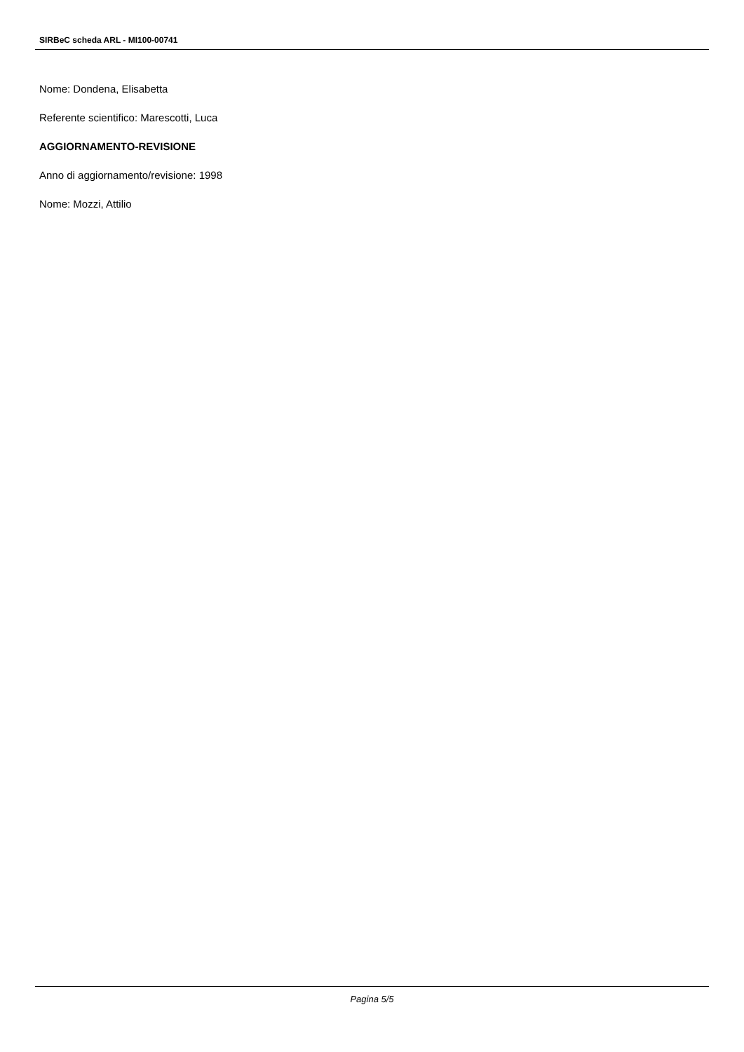SIRBeC scheda ARL - MI100-00741
Nome: Dondena, Elisabetta
Referente scientifico: Marescotti, Luca
AGGIORNAMENTO-REVISIONE
Anno di aggiornamento/revisione: 1998
Nome: Mozzi, Attilio
Pagina 5/5